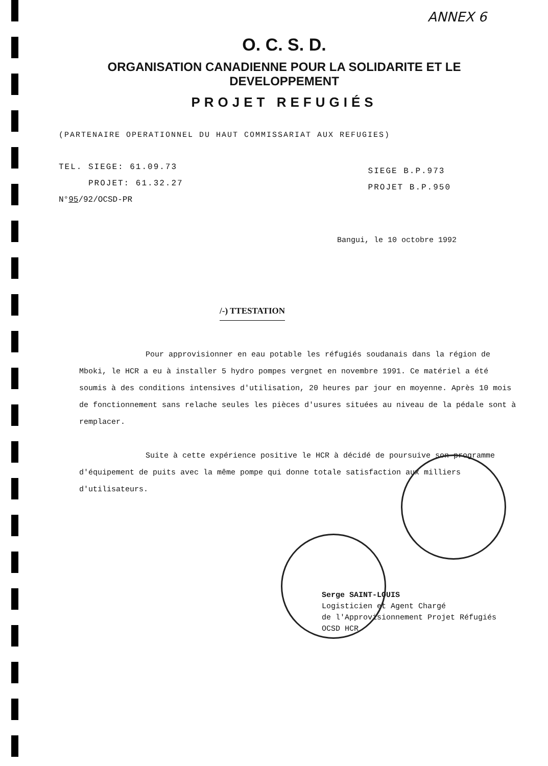ANNEX 6
O. C. S. D.
ORGANISATION CANADIENNE POUR LA SOLIDARITE ET LE DEVELOPPEMENT
PROJET REFUGIÉS
(PARTENAIRE OPERATIONNEL DU HAUT COMMISSARIAT AUX REFUGIES)
TEL. SIEGE: 61.09.73
PROJET: 61.32.27
N°95/92/OCSD-PR
SIEGE B.P.973
PROJET B.P.950
Bangui, le 10 octobre 1992
/-) TTESTATION
Pour approvisionner en eau potable les réfugiés soudanais dans la région de Mboki, le HCR a eu à installer 5 hydro pompes vergnet en novembre 1991. Ce matériel a été soumis à des conditions intensives d'utilisation, 20 heures par jour en moyenne. Après 10 mois de fonctionnement sans relache seules les pièces d'usures situées au niveau de la pédale sont à remplacer.
Suite à cette expérience positive le HCR à décidé de poursuive son programme d'équipement de puits avec la même pompe qui donne totale satisfaction aux milliers d'utilisateurs.
Serge SAINT-LOUIS
Logisticien et Agent Chargé
de l'Approvisionnement Projet Réfugiés
OCSD HCR